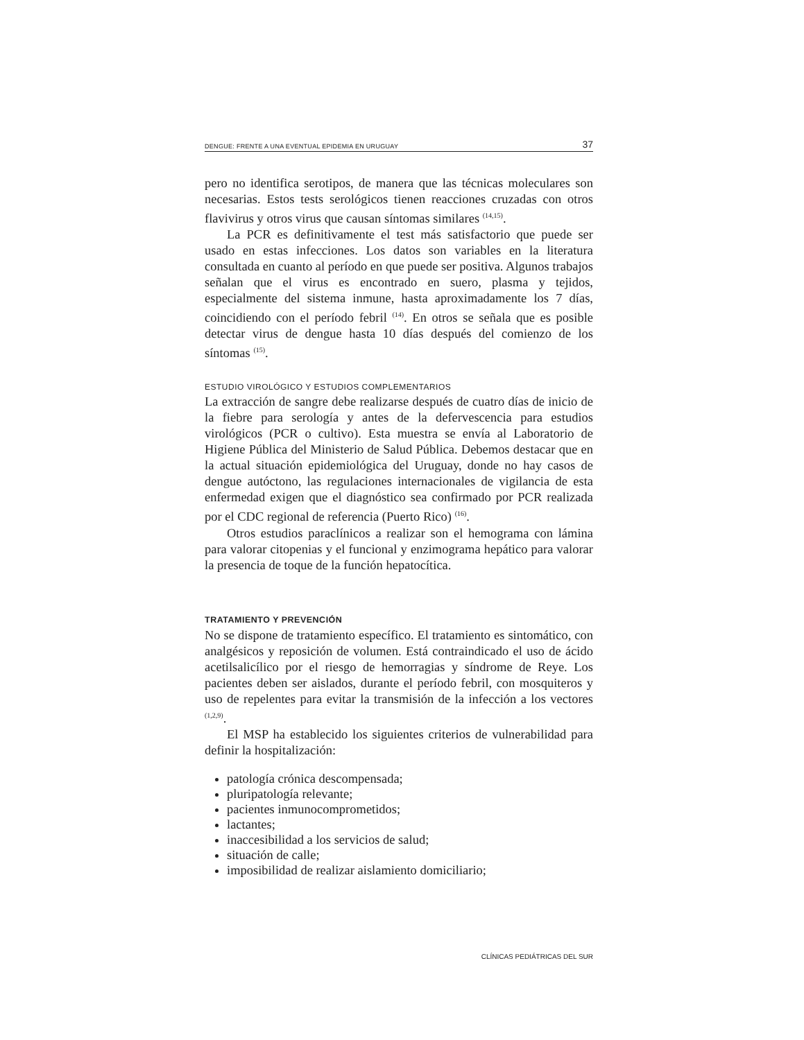DENGUE: FRENTE A UNA EVENTUAL EPIDEMIA EN URUGUAY 37
pero no identifica serotipos, de manera que las técnicas moleculares son necesarias. Estos tests serológicos tienen reacciones cruzadas con otros flavivirus y otros virus que causan síntomas similares <sup>(14,15)</sup>.
La PCR es definitivamente el test más satisfactorio que puede ser usado en estas infecciones. Los datos son variables en la literatura consultada en cuanto al período en que puede ser positiva. Algunos trabajos señalan que el virus es encontrado en suero, plasma y tejidos, especialmente del sistema inmune, hasta aproximadamente los 7 días, coincidiendo con el período febril <sup>(14)</sup>. En otros se señala que es posible detectar virus de dengue hasta 10 días después del comienzo de los síntomas <sup>(15)</sup>.
ESTUDIO VIROLÓGICO Y ESTUDIOS COMPLEMENTARIOS
La extracción de sangre debe realizarse después de cuatro días de inicio de la fiebre para serología y antes de la defervescencia para estudios virológicos (PCR o cultivo). Esta muestra se envía al Laboratorio de Higiene Pública del Ministerio de Salud Pública. Debemos destacar que en la actual situación epidemiológica del Uruguay, donde no hay casos de dengue autóctono, las regulaciones internacionales de vigilancia de esta enfermedad exigen que el diagnóstico sea confirmado por PCR realizada por el CDC regional de referencia (Puerto Rico) <sup>(16)</sup>.
Otros estudios paraclínicos a realizar son el hemograma con lámina para valorar citopenias y el funcional y enzimograma hepático para valorar la presencia de toque de la función hepatocítica.
TRATAMIENTO Y PREVENCIÓN
No se dispone de tratamiento específico. El tratamiento es sintomático, con analgésicos y reposición de volumen. Está contraindicado el uso de ácido acetilsalicílico por el riesgo de hemorragias y síndrome de Reye. Los pacientes deben ser aislados, durante el período febril, con mosquiteros y uso de repelentes para evitar la transmisión de la infección a los vectores <sup>(1,2,9)</sup>.
El MSP ha establecido los siguientes criterios de vulnerabilidad para definir la hospitalización:
patología crónica descompensada;
pluripatología relevante;
pacientes inmunocomprometidos;
lactantes;
inaccesibilidad a los servicios de salud;
situación de calle;
imposibilidad de realizar aislamiento domiciliario;
CLÍNICAS PEDIÁTRICAS DEL SUR